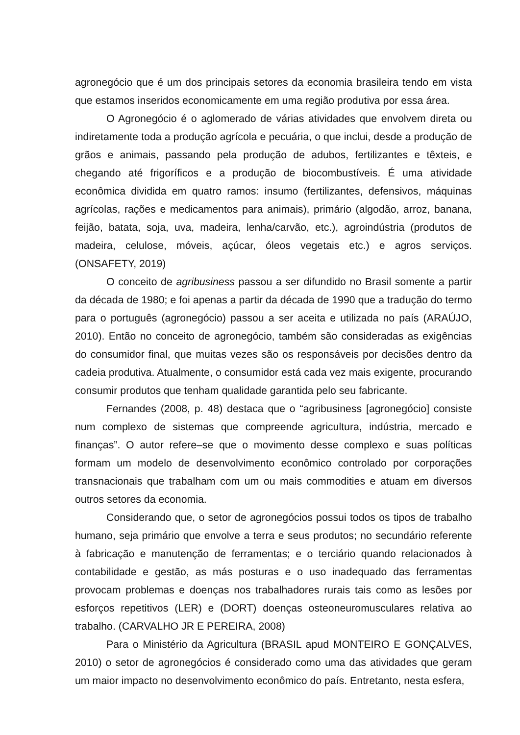agronegócio que é um dos principais setores da economia brasileira tendo em vista que estamos inseridos economicamente em uma região produtiva por essa área.
O Agronegócio é o aglomerado de várias atividades que envolvem direta ou indiretamente toda a produção agrícola e pecuária, o que inclui, desde a produção de grãos e animais, passando pela produção de adubos, fertilizantes e têxteis, e chegando até frigoríficos e a produção de biocombustíveis. É uma atividade econômica dividida em quatro ramos: insumo (fertilizantes, defensivos, máquinas agrícolas, rações e medicamentos para animais), primário (algodão, arroz, banana, feijão, batata, soja, uva, madeira, lenha/carvão, etc.), agroindústria (produtos de madeira, celulose, móveis, açúcar, óleos vegetais etc.) e agros serviços. (ONSAFETY, 2019)
O conceito de agribusiness passou a ser difundido no Brasil somente a partir da década de 1980; e foi apenas a partir da década de 1990 que a tradução do termo para o português (agronegócio) passou a ser aceita e utilizada no país (ARAÚJO, 2010). Então no conceito de agronegócio, também são consideradas as exigências do consumidor final, que muitas vezes são os responsáveis por decisões dentro da cadeia produtiva. Atualmente, o consumidor está cada vez mais exigente, procurando consumir produtos que tenham qualidade garantida pelo seu fabricante.
Fernandes (2008, p. 48) destaca que o “agribusiness [agronegócio] consiste num complexo de sistemas que compreende agricultura, indústria, mercado e finanças”. O autor refere–se que o movimento desse complexo e suas políticas formam um modelo de desenvolvimento econômico controlado por corporações transnacionais que trabalham com um ou mais commodities e atuam em diversos outros setores da economia.
Considerando que, o setor de agronegócios possui todos os tipos de trabalho humano, seja primário que envolve a terra e seus produtos; no secundário referente à fabricação e manutenção de ferramentas; e o terciário quando relacionados à contabilidade e gestão, as más posturas e o uso inadequado das ferramentas provocam problemas e doenças nos trabalhadores rurais tais como as lesões por esforços repetitivos (LER) e (DORT) doenças osteoneuromusculares relativa ao trabalho. (CARVALHO JR E PEREIRA, 2008)
Para o Ministério da Agricultura (BRASIL apud MONTEIRO E GONÇALVES, 2010) o setor de agronegócios é considerado como uma das atividades que geram um maior impacto no desenvolvimento econômico do país. Entretanto, nesta esfera,